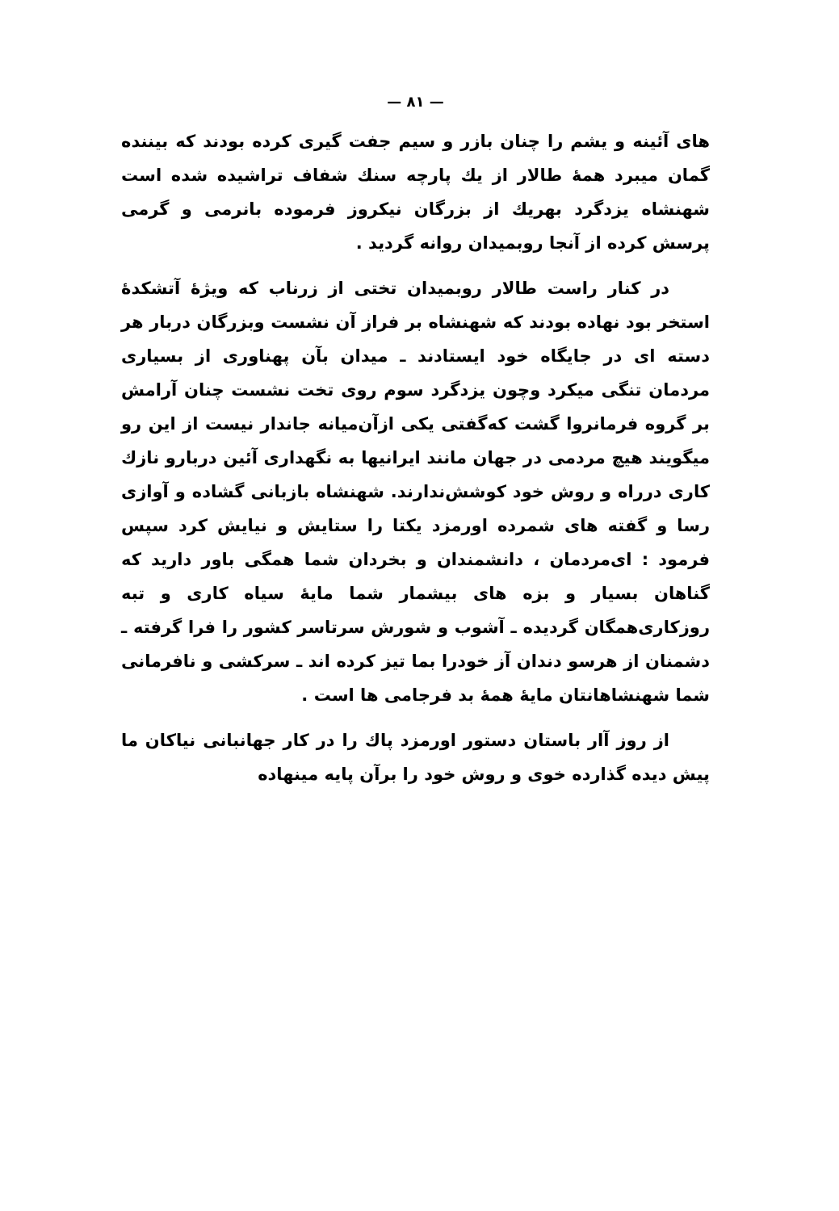— ۸۱ —
های آئینه و یشم را چنان بازر و سیم جفت گیری کرده بودند که بیننده گمان میبرد همهٔ طالار از یك پارچه سنك شفاف تراشیده شده است شهنشاه یزدگرد بهریك از بزرگان نیکروز فرموده بانرمی و گرمی پرسش کرده از آنجا روبمیدان روانه گردید .
در کنار راست طالار روبمیدان تختی از زرناب که ویژهٔ آتشکدهٔ استخر بود نهاده بودند که شهنشاه بر فراز آن نشست وبزرگان دربار هر دسته ای در جایگاه خود ایستادند ـ میدان بآن پهناوری از بسیاری مردمان تنگی میکرد وچون یزدگرد سوم روی تخت نشست چنان آرامش بر گروه فرمانروا گشت که‌گفتی یکی ازآن‌میانه جاندار نیست از این رو میگویند هیچ مردمی در جهان مانند ایرانیها به نگهداری آئین دربارو نازك کاری درراه و روش خود کوشش‌ندارند. شهنشاه بازبانی گشاده و آوازی رسا و گفته های شمرده اورمزد یکتا را ستایش و نیایش کرد سپس فرمود : ای‌مردمان ، دانشمندان و بخردان شما همگی باور دارید که گناهان بسیار و بزه های بیشمار شما مایهٔ سیاه کاری و تبه روزکاری‌همگان گردیده ـ آشوب و شورش سرتاسر کشور را فرا گرفته ـ دشمنان از هرسو دندان آز خودرا بما تیز کرده اند ـ سرکشی و نافرمانی شما شهنشاهانتان مایهٔ همهٔ بد فرجامی ها است .
از روز آار باستان دستور اورمزد پاك را در کار جهانبانی نیاکان ما پیش دیده گذارده خوی و روش خود را برآن پایه مینهاده